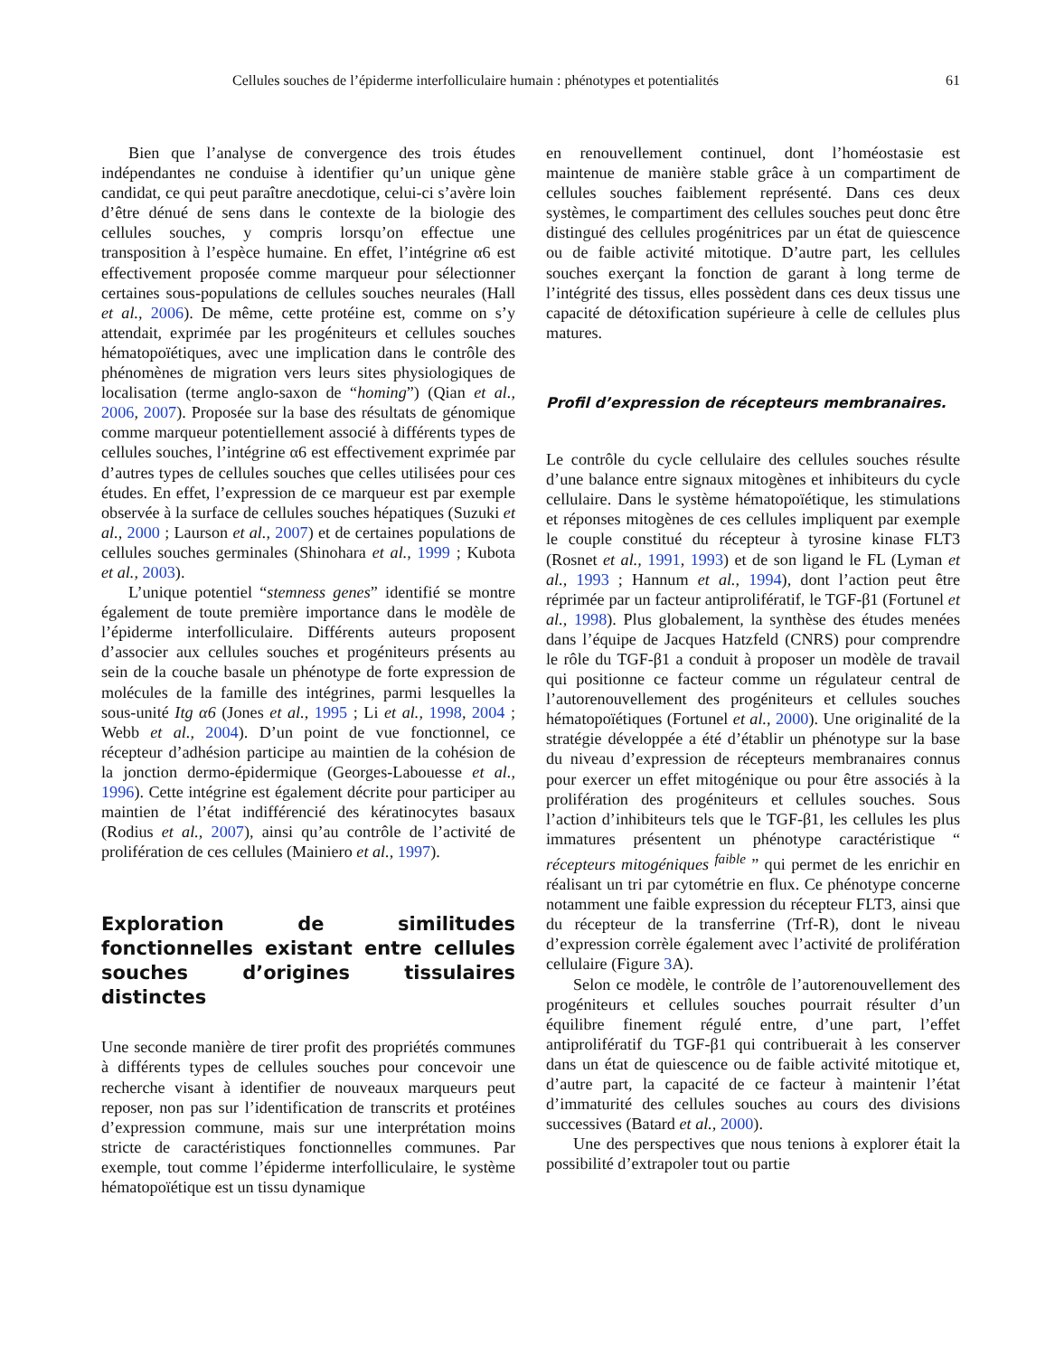Cellules souches de l’épiderme interfolliculaire humain : phénotypes et potentialités 61
Bien que l’analyse de convergence des trois études indépendantes ne conduise à identifier qu’un unique gène candidat, ce qui peut paraître anecdotique, celui-ci s’avère loin d’être dénué de sens dans le contexte de la biologie des cellules souches, y compris lorsqu’on effectue une transposition à l’espèce humaine. En effet, l’intégrine α6 est effectivement proposée comme marqueur pour sélectionner certaines sous-populations de cellules souches neurales (Hall et al., 2006). De même, cette protéine est, comme on s’y attendait, exprimée par les progéniteurs et cellules souches hématopoïétiques, avec une implication dans le contrôle des phénomènes de migration vers leurs sites physiologiques de localisation (terme anglo-saxon de “homing”) (Qian et al., 2006, 2007). Proposée sur la base des résultats de génomique comme marqueur potentiellement associé à différents types de cellules souches, l’intégrine α6 est effectivement exprimée par d’autres types de cellules souches que celles utilisées pour ces études. En effet, l’expression de ce marqueur est par exemple observée à la surface de cellules souches hépatiques (Suzuki et al., 2000 ; Laurson et al., 2007) et de certaines populations de cellules souches germinales (Shinohara et al., 1999 ; Kubota et al., 2003).
L’unique potentiel “stemness genes” identifié se montre également de toute première importance dans le modèle de l’épiderme interfolliculaire. Différents auteurs proposent d’associer aux cellules souches et progéniteurs présents au sein de la couche basale un phénotype de forte expression de molécules de la famille des intégrines, parmi lesquelles la sous-unité Itg α6 (Jones et al., 1995 ; Li et al., 1998, 2004 ; Webb et al., 2004). D’un point de vue fonctionnel, ce récepteur d’adhésion participe au maintien de la cohésion de la jonction dermo-épidermique (Georges-Labouesse et al., 1996). Cette intégrine est également décrite pour participer au maintien de l’état indifférencié des kératinocytes basaux (Rodius et al., 2007), ainsi qu’au contrôle de l’activité de prolifération de ces cellules (Mainiero et al., 1997).
Exploration de similitudes fonctionnelles existant entre cellules souches d’origines tissulaires distinctes
Une seconde manière de tirer profit des propriétés communes à différents types de cellules souches pour concevoir une recherche visant à identifier de nouveaux marqueurs peut reposer, non pas sur l’identification de transcrits et protéines d’expression commune, mais sur une interprétation moins stricte de caractéristiques fonctionnelles communes. Par exemple, tout comme l’épiderme interfolliculaire, le système hématopoïétique est un tissu dynamique
en renouvellement continuel, dont l’homéostasie est maintenue de manière stable grâce à un compartiment de cellules souches faiblement représenté. Dans ces deux systèmes, le compartiment des cellules souches peut donc être distingué des cellules progénitrices par un état de quiescence ou de faible activité mitotique. D’autre part, les cellules souches exerçant la fonction de garant à long terme de l’intégrité des tissus, elles possèdent dans ces deux tissus une capacité de détoxification supérieure à celle de cellules plus matures.
Profil d’expression de récepteurs membranaires.
Le contrôle du cycle cellulaire des cellules souches résulte d’une balance entre signaux mitogènes et inhibiteurs du cycle cellulaire. Dans le système hématopoïétique, les stimulations et réponses mitogènes de ces cellules impliquent par exemple le couple constitué du récepteur à tyrosine kinase FLT3 (Rosnet et al., 1991, 1993) et de son ligand le FL (Lyman et al., 1993 ; Hannum et al., 1994), dont l’action peut être réprimée par un facteur antiprolifératif, le TGF-β1 (Fortunel et al., 1998). Plus globalement, la synthèse des études menées dans l’équipe de Jacques Hatzfeld (CNRS) pour comprendre le rôle du TGF-β1 a conduit à proposer un modèle de travail qui positionne ce facteur comme un régulateur central de l’autorenouvellement des progéniteurs et cellules souches hématopoïétiques (Fortunel et al., 2000). Une originalité de la stratégie développée a été d’établir un phénotype sur la base du niveau d’expression de récepteurs membranaires connus pour exercer un effet mitogénique ou pour être associés à la prolifération des progéniteurs et cellules souches. Sous l’action d’inhibiteurs tels que le TGF-β1, les cellules les plus immatures présentent un phénotype caractéristique “ récepteurs mitogéniques <sup>faible</sup> ” qui permet de les enrichir en réalisant un tri par cytométrie en flux. Ce phénotype concerne notamment une faible expression du récepteur FLT3, ainsi que du récepteur de la transferrine (Trf-R), dont le niveau d’expression corrèle également avec l’activité de prolifération cellulaire (Figure 3 A).
Selon ce modèle, le contrôle de l’autorenouvellement des progéniteurs et cellules souches pourrait résulter d’un équilibre finement régulé entre, d’une part, l’effet antiprolifératif du TGF-β1 qui contribuerait à les conserver dans un état de quiescence ou de faible activité mitotique et, d’autre part, la capacité de ce facteur à maintenir l’état d’immaturité des cellules souches au cours des divisions successives (Batard et al., 2000).
Une des perspectives que nous tenions à explorer était la possibilité d’extrapoler tout ou partie